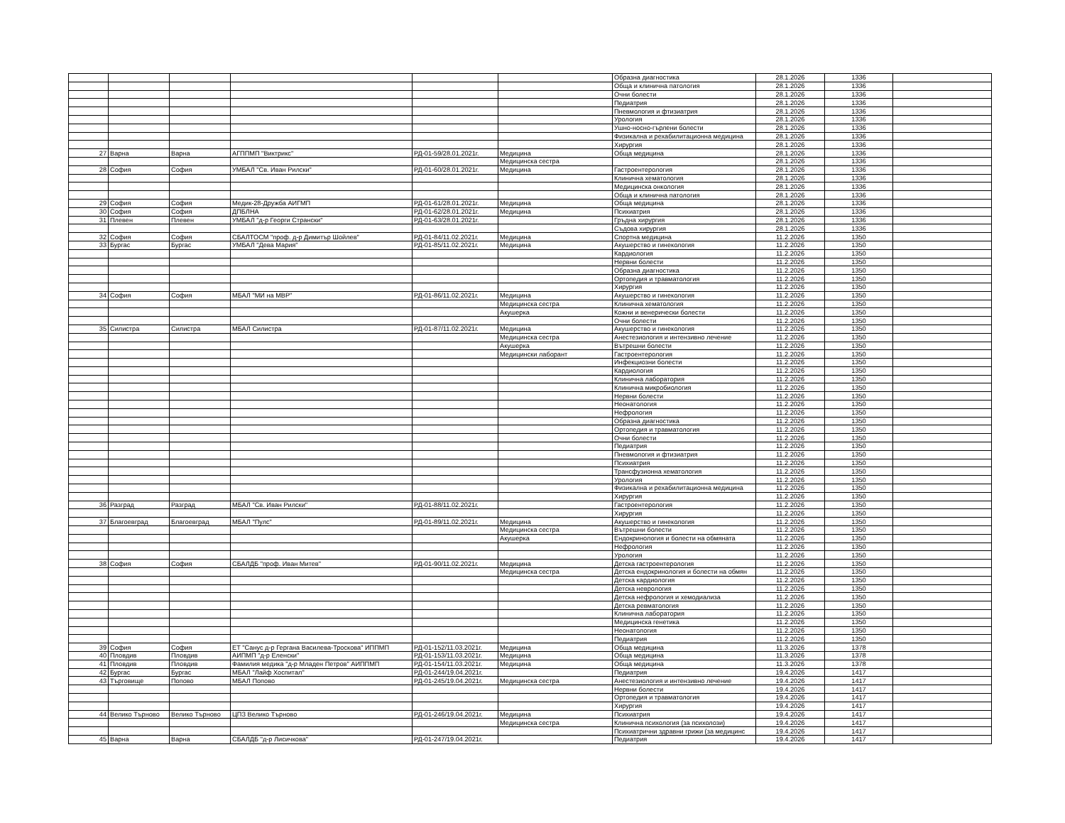| | | | | | | Образна диагностика | 28.1.2026 | 1336 | |
| | | | | | | Обща и клинична патология | 28.1.2026 | 1336 | |
| | | | | | | Очни болести | 28.1.2026 | 1336 | |
| | | | | | | Педиатрия | 28.1.2026 | 1336 | |
| | | | | | | Пневмология и фтизиатрия | 28.1.2026 | 1336 | |
| | | | | | | Урология | 28.1.2026 | 1336 | |
| | | | | | | Ушно-носно-гърлени болести | 28.1.2026 | 1336 | |
| | | | | | | Физикална и рехабилитационна медицина | 28.1.2026 | 1336 | |
| | | | | | | Хирургия | 28.1.2026 | 1336 | |
| 27 | Варна | Варна | АГППМП "Виктрикс" | РД-01-59/28.01.2021г. | Медицина | Обща медицина | 28.1.2026 | 1336 | |
| | | | | | Медицинска сестра | | 28.1.2026 | 1336 | |
| 28 | София | София | УМБАЛ "Св. Иван Рилски" | РД-01-60/28.01.2021г. | Медицина | Гастроентерология | 28.1.2026 | 1336 | |
| | | | | | | Клинична хематология | 28.1.2026 | 1336 | |
| | | | | | | Медицинска онкология | 28.1.2026 | 1336 | |
| | | | | | | Обща и клинична патология | 28.1.2026 | 1336 | |
| 29 | София | София | Медик-28-Дружба АИГМП | РД-01-61/28.01.2021г. | Медицина | Обща медицина | 28.1.2026 | 1336 | |
| 30 | София | София | ДПБЛНА | РД-01-62/28.01.2021г. | Медицина | Психиатрия | 28.1.2026 | 1336 | |
| 31 | Плевен | Плевен | УМБАЛ "д-р Георги Странски" | РД-01-63/28.01.2021г. | | Гръдна хирургия | 28.1.2026 | 1336 | |
| | | | | | | Съдова хирургия | 28.1.2026 | 1336 | |
| 32 | София | София | СБАЛТОСМ "проф. д-р Димитър Шойлев" | РД-01-84/11.02.2021г. | Медицина | Спортна медицина | 11.2.2026 | 1350 | |
| 33 | Бургас | Бургас | УМБАЛ "Дева Мария" | РД-01-85/11.02.2021г. | Медицина | Акушерство и гинекология | 11.2.2026 | 1350 | |
| | | | | | | Кардиология | 11.2.2026 | 1350 | |
| | | | | | | Нервни болести | 11.2.2026 | 1350 | |
| | | | | | | Образна диагностика | 11.2.2026 | 1350 | |
| | | | | | | Ортопедия и травматология | 11.2.2026 | 1350 | |
| | | | | | | Хирургия | 11.2.2026 | 1350 | |
| 34 | София | София | МБАЛ "МИ на МВР" | РД-01-86/11.02.2021г. | Медицина | Акушерство и гинекология | 11.2.2026 | 1350 | |
| | | | | | Медицинска сестра | Клинична хематология | 11.2.2026 | 1350 | |
| | | | | | Акушерка | Кожни и венерически болести | 11.2.2026 | 1350 | |
| | | | | | | Очни болести | 11.2.2026 | 1350 | |
| 35 | Силистра | Силистра | МБАЛ Силистра | РД-01-87/11.02.2021г. | Медицина | Акушерство и гинекология | 11.2.2026 | 1350 | |
| | | | | | Медицинска сестра | Анестезиология и интензивно лечение | 11.2.2026 | 1350 | |
| | | | | | Акушерка | Вътрешни болести | 11.2.2026 | 1350 | |
| | | | | | Медицински лаборант | Гастроентерология | 11.2.2026 | 1350 | |
| | | | | | | Инфекциозни болести | 11.2.2026 | 1350 | |
| | | | | | | Кардиология | 11.2.2026 | 1350 | |
| | | | | | | Клинична лаборатория | 11.2.2026 | 1350 | |
| | | | | | | Клинична микробиология | 11.2.2026 | 1350 | |
| | | | | | | Нервни болести | 11.2.2026 | 1350 | |
| | | | | | | Неонатология | 11.2.2026 | 1350 | |
| | | | | | | Нефрология | 11.2.2026 | 1350 | |
| | | | | | | Образна диагностика | 11.2.2026 | 1350 | |
| | | | | | | Ортопедия и травматология | 11.2.2026 | 1350 | |
| | | | | | | Очни болести | 11.2.2026 | 1350 | |
| | | | | | | Педиатрия | 11.2.2026 | 1350 | |
| | | | | | | Пневмология и фтизиатрия | 11.2.2026 | 1350 | |
| | | | | | | Психиатрия | 11.2.2026 | 1350 | |
| | | | | | | Трансфузионна хематология | 11.2.2026 | 1350 | |
| | | | | | | Урология | 11.2.2026 | 1350 | |
| | | | | | | Физикална и рехабилитационна медицина | 11.2.2026 | 1350 | |
| | | | | | | Хирургия | 11.2.2026 | 1350 | |
| 36 | Разград | Разград | МБАЛ "Св. Иван Рилски" | РД-01-88/11.02.2021г. | | Гастроентерология | 11.2.2026 | 1350 | |
| | | | | | | Хирургия | 11.2.2026 | 1350 | |
| 37 | Благоевград | Благоевград | МБАЛ "Пулс" | РД-01-89/11.02.2021г. | Медицина | Акушерство и гинекология | 11.2.2026 | 1350 | |
| | | | | | Медицинска сестра | Вътрешни болести | 11.2.2026 | 1350 | |
| | | | | | Акушерка | Ендокринология и болести на обмяната | 11.2.2026 | 1350 | |
| | | | | | | Нефрология | 11.2.2026 | 1350 | |
| | | | | | | Урология | 11.2.2026 | 1350 | |
| 38 | София | София | СБАЛДБ "проф. Иван Митев" | РД-01-90/11.02.2021г. | Медицина | Детска гастроентерология | 11.2.2026 | 1350 | |
| | | | | | Медицинска сестра | Детска ендокринология и болести на обмян | 11.2.2026 | 1350 | |
| | | | | | | Детска кардиология | 11.2.2026 | 1350 | |
| | | | | | | Детска неврология | 11.2.2026 | 1350 | |
| | | | | | | Детска нефрология и хемодиализа | 11.2.2026 | 1350 | |
| | | | | | | Детска ревматология | 11.2.2026 | 1350 | |
| | | | | | | Клинична лаборатория | 11.2.2026 | 1350 | |
| | | | | | | Медицинска генетика | 11.2.2026 | 1350 | |
| | | | | | | Неонатология | 11.2.2026 | 1350 | |
| | | | | | | Педиатрия | 11.2.2026 | 1350 | |
| 39 | София | София | ЕТ "Санус д-р Гергана Василева-Троскова" ИППМП | РД-01-152/11.03.2021г. | Медицина | Обща медицина | 11.3.2026 | 1378 | |
| 40 | Пловдив | Пловдив | АИПМП "д-р Еленски" | РД-01-153/11.03.2021г. | Медицина | Обща медицина | 11.3.2026 | 1378 | |
| 41 | Пловдив | Пловдив | Фамилия медика "д-р Младен Петров" АИППМП | РД-01-154/11.03.2021г. | Медицина | Обща медицина | 11.3.2026 | 1378 | |
| 42 | Бургас | Бургас | МБАЛ "Лайф Хоспитал" | РД-01-244/19.04.2021г. | | Педиатрия | 19.4.2026 | 1417 | |
| 43 | Търговище | Попово | МБАЛ Попово | РД-01-245/19.04.2021г. | Медицинска сестра | Анестезиология и интензивно лечение | 19.4.2026 | 1417 | |
| | | | | | | Нервни болести | 19.4.2026 | 1417 | |
| | | | | | | Ортопедия и травматология | 19.4.2026 | 1417 | |
| | | | | | | Хирургия | 19.4.2026 | 1417 | |
| 44 | Велико Търново | Велико Търново | ЦПЗ Велико Търново | РД-01-246/19.04.2021г. | Медицина | Психиатрия | 19.4.2026 | 1417 | |
| | | | | | Медицинска сестра | Клинична психология (за психолози) | 19.4.2026 | 1417 | |
| | | | | | | Психиатрични здравни грижи (за медицинс | 19.4.2026 | 1417 | |
| 45 | Варна | Варна | СБАЛДБ "д-р Лисичкова" | РД-01-247/19.04.2021г. | | Педиатрия | 19.4.2026 | 1417 | |